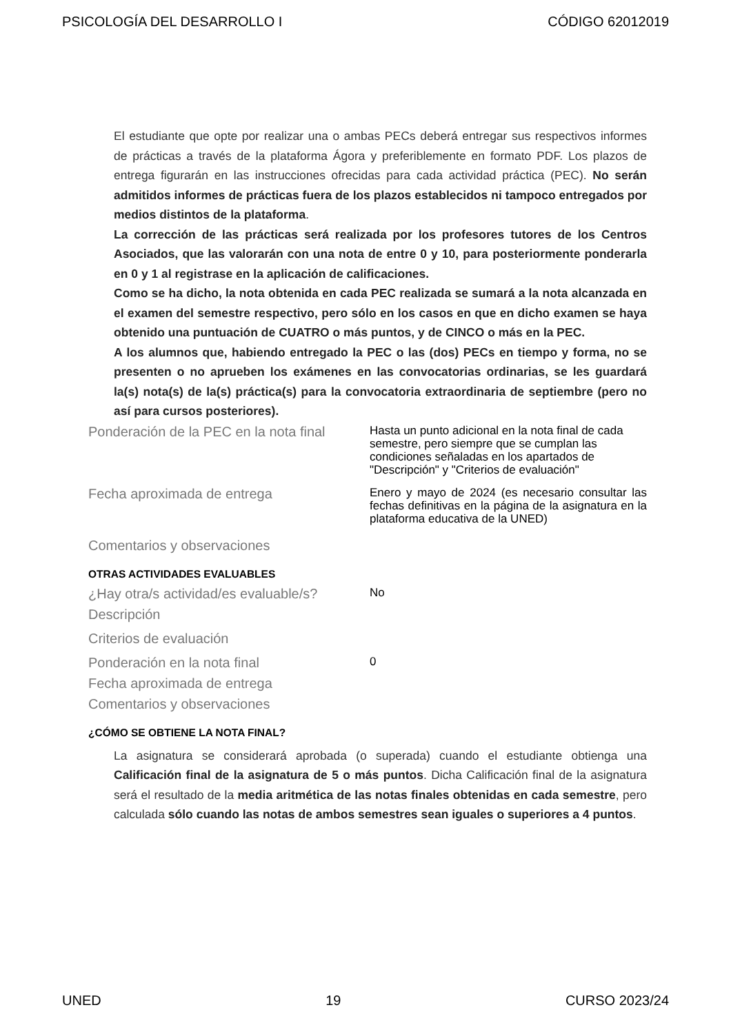PSICOLOGÍA DEL DESARROLLO I CÓDIGO 62012019
El estudiante que opte por realizar una o ambas PECs deberá entregar sus respectivos informes de prácticas a través de la plataforma Ágora y preferiblemente en formato PDF. Los plazos de entrega figurarán en las instrucciones ofrecidas para cada actividad práctica (PEC). No serán admitidos informes de prácticas fuera de los plazos establecidos ni tampoco entregados por medios distintos de la plataforma.
La corrección de las prácticas será realizada por los profesores tutores de los Centros Asociados, que las valorarán con una nota de entre 0 y 10, para posteriormente ponderarla en 0 y 1 al registrase en la aplicación de calificaciones.
Como se ha dicho, la nota obtenida en cada PEC realizada se sumará a la nota alcanzada en el examen del semestre respectivo, pero sólo en los casos en que en dicho examen se haya obtenido una puntuación de CUATRO o más puntos, y de CINCO o más en la PEC.
A los alumnos que, habiendo entregado la PEC o las (dos) PECs en tiempo y forma, no se presenten o no aprueben los exámenes en las convocatorias ordinarias, se les guardará la(s) nota(s) de la(s) práctica(s) para la convocatoria extraordinaria de septiembre (pero no así para cursos posteriores).
| Ponderación de la PEC en la nota final | Hasta un punto adicional en la nota final de cada semestre, pero siempre que se cumplan las condiciones señaladas en los apartados de "Descripción" y "Criterios de evaluación" |
| Fecha aproximada de entrega | Enero y mayo de 2024 (es necesario consultar las fechas definitivas en la página de la asignatura en la plataforma educativa de la UNED) |
| Comentarios y observaciones | |
OTRAS ACTIVIDADES EVALUABLES
| ¿Hay otra/s actividad/es evaluable/s? | No |
| Descripción | |
| Criterios de evaluación | |
| Ponderación en la nota final | 0 |
| Fecha aproximada de entrega | |
| Comentarios y observaciones | |
¿CÓMO SE OBTIENE LA NOTA FINAL?
La asignatura se considerará aprobada (o superada) cuando el estudiante obtienga una Calificación final de la asignatura de 5 o más puntos. Dicha Calificación final de la asignatura será el resultado de la media aritmética de las notas finales obtenidas en cada semestre, pero calculada sólo cuando las notas de ambos semestres sean iguales o superiores a 4 puntos.
UNED 19 CURSO 2023/24